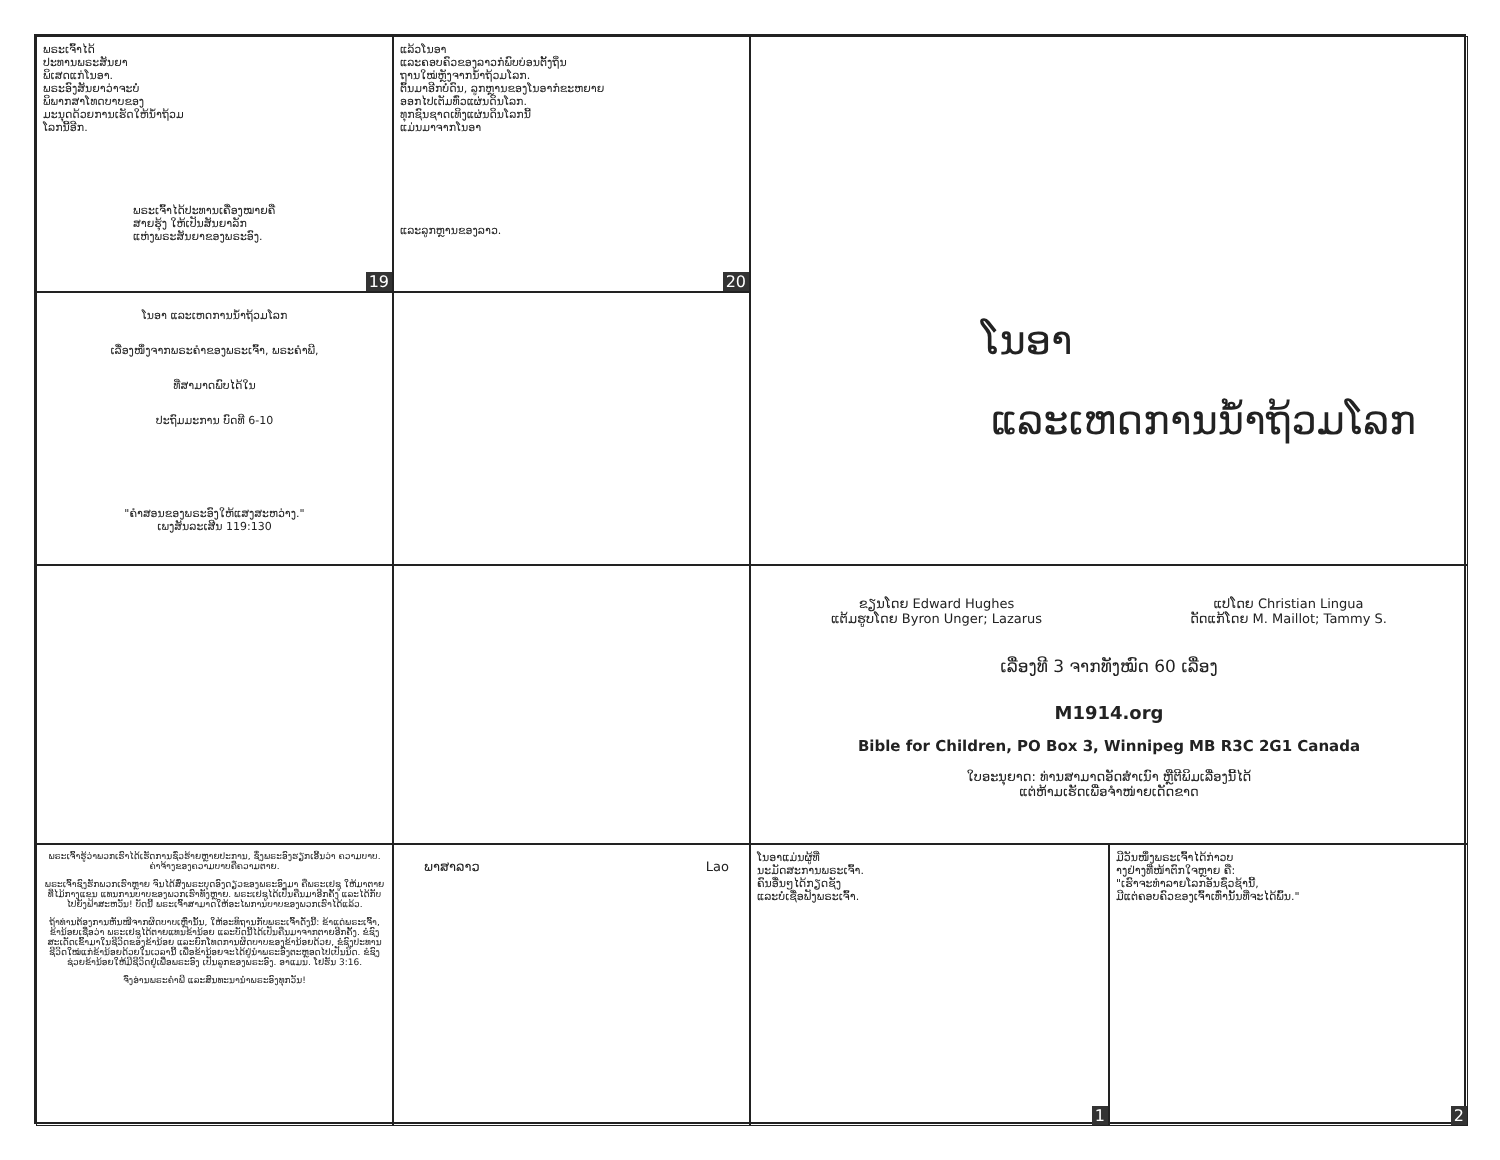ພຣະເຈົ້າໄດ້
ປະທານພຣະສັນຍາ
ພິເສດແກ່ໂນອາ.
ພຣະອົງສັນຍາວ່າຈະບໍ່
ພິພາກສາໂທດບາບຂອງ
ມະນຸດດ້ວຍການເຮັດໃຫ້ນໍ້າຖ້ວມ
ໂລກນີ້ອີກ.
ພຣະເຈົ້າໄດ້ປະທານເຄື່ອງໝາຍຄື
ສາຍຮຸ້ງ ໃຫ້ເປັນສັນຍາລັກ
ແຫ່ງພຣະສັນຍາຂອງພຣະອົງ.
19
ແລ້ວໂນອາ
ແລະຄອບຄົວຂອງລາວກໍພົບບ່ອນຕັ້ງຖິ່ນ
ຖານໃໝ່ຫຼັງຈາກນໍ້າຖ້ວມໂລກ.
ຕົ້ນມາອີກບໍ່ດົນ, ລູກຫຼານຂອງໂນອາກໍຂະຫຍາຍ
ອອກໄປເຕັມທົ່ວແຜ່ນດິນໂລກ.
ທຸກຊົນຊາດເທິງແຜ່ນດິນໂລກນີ້
ແມ່ນມາຈາກໂນອາ
ແລະລູກຫຼານຂອງລາວ.
20
ໂນອາ
ແລະເຫດການນໍ້າຖ້ວມໂລກ
ໂນອາ ແລະເຫດການນໍ້າຖ້ວມໂລກ
ເລື່ອງໜຶ່ງຈາກພຣະຄໍາຂອງພຣະເຈົ້າ, ພຣະຄໍາພີ,
ທີ່ສາມາດພົບໄດ້ໃນ
ປະຖົມມະການ ບົດທີ 6-10
"ຄໍາສອນຂອງພຣະອົງໃຫ້ແສງສະຫວ່າງ."
ເພງສັນລະເສີນ 119:130
ຂຽນໂດຍ Edward Hughes
ແຕ້ມຮູບໂດຍ Byron Unger; Lazarus
ແປໂດຍ Christian Lingua
ດັດແກ້ໂດຍ M. Maillot; Tammy S.
ເລື່ອງທີ 3 ຈາກທັງໝົດ 60 ເລື່ອງ
M1914.org
Bible for Children, PO Box 3, Winnipeg MB R3C 2G1 Canada
ໃບອະນຸຍາດ: ທ່ານສາມາດອັດສໍາເນົາ ຫຼືຕີພິມເລື່ອງນີ້ໄດ້
ແຕ່ຫ້າມເຮັດເພື່ອຈໍາໜ່າຍເດັດຂາດ
ພຣະເຈົ້າຮູ້ວ່າພວກເຮົາໄດ້ເຮັດການຊົ່ວຮ້າຍຫຼາຍປະການ, ຊຶ່ງພຣະອົງຮຽກເອີ້ນວ່າ ຄວາມບາບ. ຄ່າຈ້າງຂອງຄວາມບາບຄືຄວາມຕາຍ.
ພຣະເຈົ້າຊົງຮັກພວກເຮົາຫຼາຍ ຈົນໄດ້ສົ່ງພຣະບຸດອົງດຽວຂອງພຣະອົງມາ ຄືພຣະເຢຊູ ໃຫ້ມາຕາຍທີ່ໄມ້ກາງແຂນ ແທນການບາບຂອງພວກເຮົາທັງຫຼາຍ. ພຣະເຢຊູໄດ້ເປັນຄືນມາອີກຄັ້ງ ແລະໄດ້ກັບໄປຍັງຟ້າສະຫວັນ! ບັດນີ້ ພຣະເຈົ້າສາມາດໃຫ້ອະໄພການບາບຂອງພວກເຮົາໄດ້ແລ້ວ.
ຖ້າທ່ານຕ້ອງການຫັນໜີຈາກຜິດບາບເຫຼົ່ານັ້ນ, ໃຫ້ອະທິຖານກັບພຣະເຈົ້າດັ່ງນີ້: ຂ້າແດ່ພຣະເຈົ້າ, ຂ້ານ້ອຍເຊື່ອວ່າ ພຣະເຢຊູໄດ້ຕາຍແທນຂ້ານ້ອຍ ແລະບັດນີ້ໄດ້ເປັນຄືນມາຈາກຕາຍອີກຄັ້ງ. ຂໍຊົງສະເດັດເຂົ້າມາໃນຊີວິດຂອງຂ້ານ້ອຍ ແລະຍົກໂທດການຜິດບາບຂອງຂ້ານ້ອຍດ້ວຍ, ຂໍຊົງປະທານຊີວິດໃໝ່ແກ່ຂ້ານ້ອຍດ້ວຍໃນເວລານີ້ ເພື່ອຂ້ານ້ອຍຈະໄດ້ຢູ່ນໍາພຣະອົງຕະຫຼອດໄປເປັນນິດ. ຂໍຊົງຊ່ວຍຂ້ານ້ອຍໃຫ້ມີຊີວິດຢູ່ເພື່ອພຣະອົງ ເປັນລູກຂອງພຣະອົງ. ອາແມນ. ໂຢຮັນ 3:16.
ຈົ່ງອ່ານພຣະຄໍາພີ ແລະສົນທະນານໍາພຣະອົງທຸກວັນ!
ພາສາລາວ Lao
ໂນອາແມ່ນຜູ້ທີ່
ນະມັດສະການພຣະເຈົ້າ.
ຄົນອື່ນໆໄດ້ກຽດຊັງ
ແລະບໍ່ເຊື່ອຟັງພຣະເຈົ້າ.
1
ມີວັນໜຶ່ງພຣະເຈົ້າໄດ້ກ່າວບ
າງຢ່າງທີ່ໜ້າຕົກໃຈຫຼາຍ ຄື:
"ເຮົາຈະທໍາລາຍໂລກອັນຊົ່ວຊ້ານີ້,
ມີແຕ່ຄອບຄົວຂອງເຈົ້າເທົ່ານັ້ນທີ່ຈະໄດ້ພົ້ນ."
2